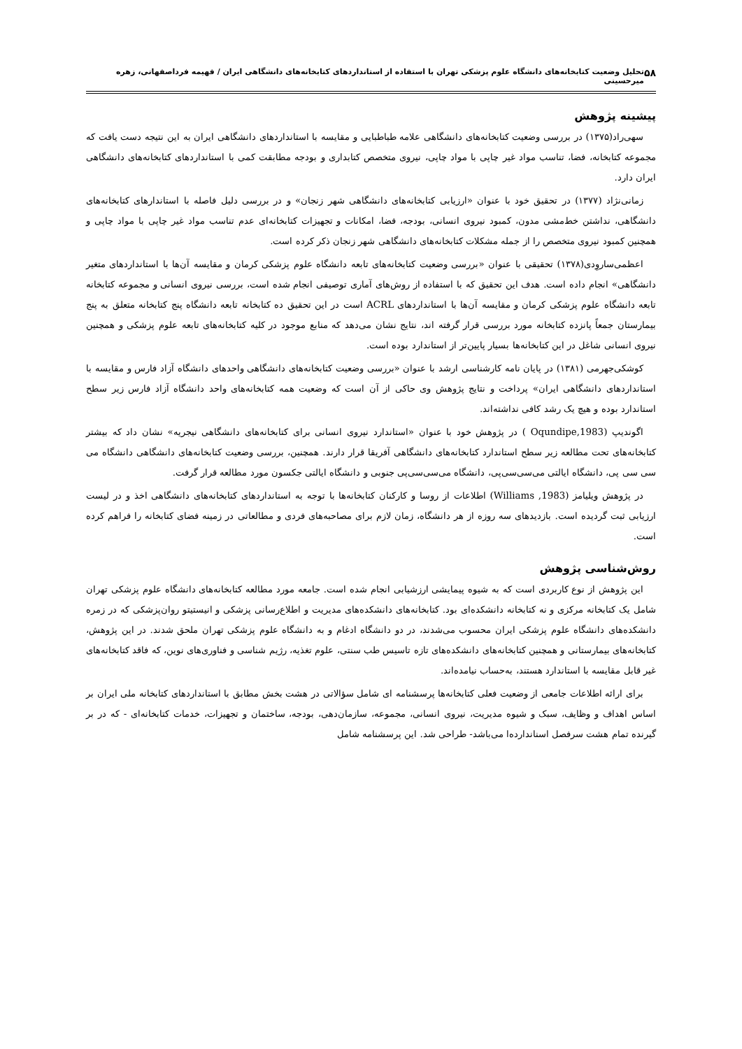۵۸ تحلیل وضعیت کتابخانه‌های دانشگاه علوم پزشکی تهران با استفاده از استانداردهای کتابخانه‌های دانشگاهی ایران / فهیمه فرداصفهانی، زهره میرحسینی
پیشینه پژوهش
سهی‌راد(۱۳۷۵) در بررسی وضعیت کتابخانه‌های دانشگاهی علامه طباطبایی و مقایسه با استانداردهای دانشگاهی ایران به این نتیجه دست یافت که مجموعه کتابخانه، فضا، تناسب مواد غیر چاپی با مواد چاپی، نیروی متخصص کتابداری و بودجه مطابقت کمی با استانداردهای کتابخانه‌های دانشگاهی ایران دارد.
زمانی‌نژاد (۱۳۷۷) در تحقیق خود با عنوان «ارزیابی کتابخانه‌های دانشگاهی شهر زنجان» و در بررسی دلیل فاصله با استاندارهای کتابخانه‌های دانشگاهی، نداشتن خط‌مشی مدون، کمبود نیروی انسانی، بودجه، فضا، امکانات و تجهیزات کتابخانه‌ای عدم تناسب مواد غیر چاپی با مواد چاپی و همچنین کمبود نیروی متخصص را از جمله مشکلات کتابخانه‌های دانشگاهی شهر زنجان ذکر کرده است.
اعظمی‌ساروِدی(۱۳۷۸) تحقیقی با عنوان «بررسی وضعیت کتابخانه‌های تابعه دانشگاه علوم پزشکی کرمان و مقایسه آن‌ها با استانداردهای متغیر دانشگاهی» انجام داده است. هدف این تحقیق که با استفاده از روش‌های آماری توصیفی انجام شده است، بررسی نیروی انسانی و مجموعه کتابخانه تابعه دانشگاه علوم پزشکی کرمان و مقایسه آن‌ها با استانداردهای ACRL است در این تحقیق ده کتابخانه تابعه دانشگاه پنج کتابخانه متعلق به پنج بیمارستان جمعاً پانزده کتابخانه مورد بررسی قرار گرفته اند، نتایج نشان می‌دهد که منابع موجود در کلیه کتابخانه‌های تابعه علوم پزشکی و همچنین نیروی انسانی شاغل در این کتابخانه‌ها بسیار پایین‌تر از استاندارد بوده است.
کوشکی‌جهرمی (۱۳۸۱) در پایان نامه کارشناسی ارشد با عنوان «بررسی وضعیت کتابخانه‌های دانشگاهی واحدهای دانشگاه آزاد فارس و مقایسه با استانداردهای دانشگاهی ایران» پرداخت و نتایج پژوهش وی حاکی از آن است که وضعیت همه کتابخانه‌های واحد دانشگاه آزاد فارس زیر سطح استاندارد بوده و هیچ یک رشد کافی نداشته‌اند.
اگوندیپ (Oqundipe,1983 ) در پژوهش خود با عنوان «استاندارد نیروی انسانی برای کتابخانه‌های دانشگاهی نیجریه» نشان داد که بیشتر کتابخانه‌های تحت مطالعه زیر سطح استاندارد کتابخانه‌های دانشگاهی آفریقا قرار دارند. همچنین، بررسی وضعیت کتابخانه‌های دانشگاهی دانشگاه می سی سی پی، دانشگاه ایالتی می‌سی‌سی‌پی، دانشگاه می‌سی‌سی‌پی جنوبی و دانشگاه ایالتی جکسون مورد مطالعه قرار گرفت.
در پژوهش ویلیامز (Williams ,1983) اطلاعات از روسا و کارکنان کتابخانه‌ها با توجه به استانداردهای کتابخانه‌های دانشگاهی اخذ و در لیست ارزیابی ثبت گردیده است. بازدیدهای سه روزه از هر دانشگاه، زمان لازم برای مصاحبه‌های فردی و مطالعاتی در زمینه فضای کتابخانه را فراهم کرده است.
روش‌شناسی پژوهش
این پژوهش از نوع کاربردی است که به شیوه پیمایشی ارزشیابی انجام شده است. جامعه مورد مطالعه کتابخانه‌های دانشگاه علوم پزشکی تهران شامل یک کتابخانه مرکزی و نه کتابخانه دانشکده‌ای بود. کتابخانه‌های دانشکده‌های مدیریت و اطلاع‌رسانی پزشکی و انیستیتو روان‌پزشکی که در زمره دانشکده‌های دانشگاه علوم پزشکی ایران محسوب می‌شدند، در دو دانشگاه ادغام و به دانشگاه علوم پزشکی تهران ملحق شدند. در این پژوهش، کتابخانه‌های بیمارستانی و همچنین کتابخانه‌های دانشکده‌های تازه تاسیس طب سنتی، علوم تغذیه، رژیم شناسی و فناوری‌های نوین، که فاقد کتابخانه‌های غیر قابل مقایسه با استاندارد هستند، به‌حساب نیامده‌اند.
برای ارائه اطلاعات جامعی از وضعیت فعلی کتابخانه‌ها پرسشنامه ای شامل سؤالاتی در هشت بخش مطابق با استانداردهای کتابخانه ملی ایران بر اساس اهداف و وظایف، سبک و شیوه مدیریت، نیروی انسانی، مجموعه، سازمان‌دهی، بودجه، ساختمان و تجهیزات، خدمات کتابخانه‌ای - که در بر گیرنده تمام هشت سرفصل اسناندارده‌ا می‌باشد- طراحی شد. این پرسشنامه شامل